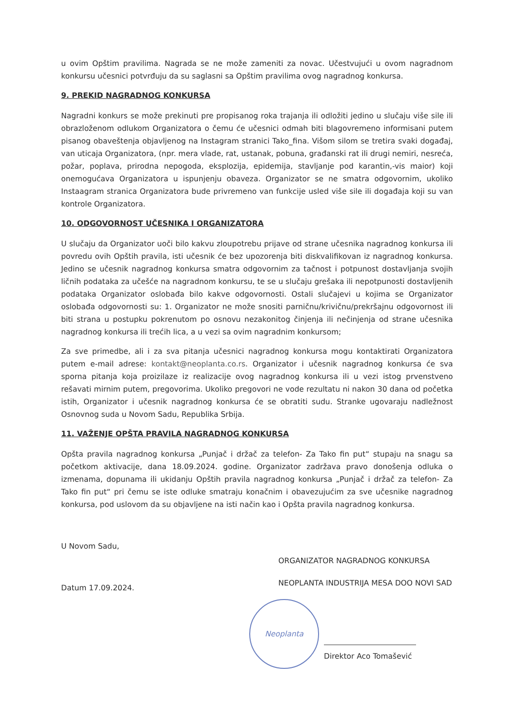u ovim Opštim pravilima. Nagrada se ne može zameniti za novac. Učestvujući u ovom nagradnom konkursu učesnici potvrđuju da su saglasni sa Opštim pravilima ovog nagradnog konkursa.
9. PREKID NAGRADNOG KONKURSA
Nagradni konkurs se može prekinuti pre propisanog roka trajanja ili odložiti jedino u slučaju više sile ili obrazloženom odlukom Organizatora o čemu će učesnici odmah biti blagovremeno informisani putem pisanog obaveštenja objavljenog na Instagram stranici Tako_fina. Višom silom se tretira svaki događaj, van uticaja Organizatora, (npr. mera vlade, rat, ustanak, pobuna, građanski rat ili drugi nemiri, nesreća, požar, poplava, prirodna nepogoda, eksplozija, epidemija, stavljanje pod karantin,-vis maior) koji onemogućava Organizatora u ispunjenju obaveza. Organizator se ne smatra odgovornim, ukoliko Instaagram stranica Organizatora bude privremeno van funkcije usled više sile ili događaja koji su van kontrole Organizatora.
10. ODGOVORNOST UČESNIKA I ORGANIZATORA
U slučaju da Organizator uoči bilo kakvu zloupotrebu prijave od strane učesnika nagradnog konkursa ili povredu ovih Opštih pravila, isti učesnik će bez upozorenja biti diskvalifikovan iz nagradnog konkursa. Jedino se učesnik nagradnog konkursa smatra odgovornim za tačnost i potpunost dostavljanja svojih ličnih podataka za učešće na nagradnom konkursu, te se u slučaju grešaka ili nepotpunosti dostavljenih podataka Organizator oslobađa bilo kakve odgovornosti. Ostali slučajevi u kojima se Organizator oslobađa odgovornosti su: 1. Organizator ne može snositi parničnu/krivičnu/prekršajnu odgovornost ili biti strana u postupku pokrenutom po osnovu nezakonitog činjenja ili nečinjenja od strane učesnika nagradnog konkursa ili trećih lica, a u vezi sa ovim nagradnim konkursom;
Za sve primedbe, ali i za sva pitanja učesnici nagradnog konkursa mogu kontaktirati Organizatora putem e-mail adrese: kontakt@neoplanta.co.rs. Organizator i učesnik nagradnog konkursa će sva sporna pitanja koja proizilaze iz realizacije ovog nagradnog konkursa ili u vezi istog prvenstveno rešavati mirnim putem, pregovorima. Ukoliko pregovori ne vode rezultatu ni nakon 30 dana od početka istih, Organizator i učesnik nagradnog konkursa će se obratiti sudu. Stranke ugovaraju nadležnost Osnovnog suda u Novom Sadu, Republika Srbija.
11. VAŽENJE OPŠTA PRAVILA NAGRADNOG KONKURSA
Opšta pravila nagradnog konkursa „Punjač i držač za telefon- Za Tako fin put“ stupaju na snagu sa početkom aktivacije, dana 18.09.2024. godine. Organizator zadržava pravo donošenja odluka o izmenama, dopunama ili ukidanju Opštih pravila nagradnog konkursa „Punjač i držač za telefon- Za Tako fin put“ pri čemu se iste odluke smatraju konačnim i obavezujućim za sve učesnike nagradnog konkursa, pod uslovom da su objavljene na isti način kao i Opšta pravila nagradnog konkursa.
U Novom Sadu,
Datum 17.09.2024.
ORGANIZATOR NAGRADNOG KONKURSA
NEOPLANTA INDUSTRIJA MESA DOO NOVI SAD
Neoplanta
Direktor Aco Tomašević